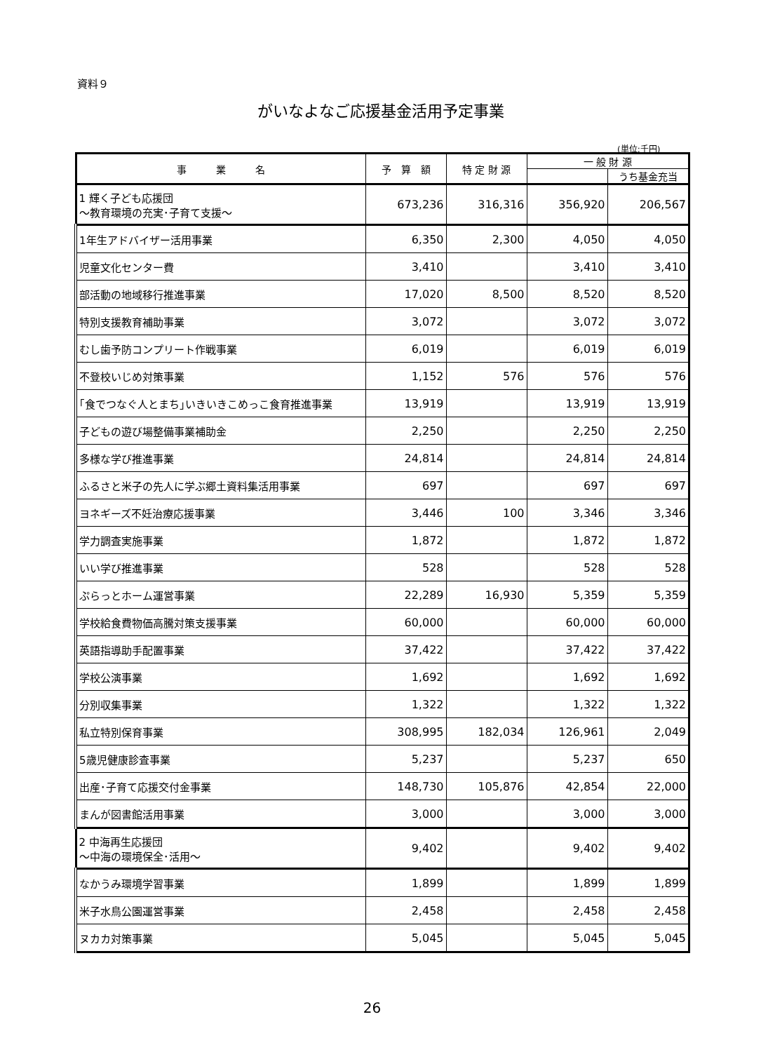資料９
がいなよなご応援基金活用予定事業
(単位:千円)
| 事 業 名 | 予 算 額 | 特 定 財 源 | 一 般 財 源 | |
| --- | --- | --- | --- | --- |
| | | | | うち基金充当 |
| 1 輝く子ども応援団 ～教育環境の充実･子育て支援～ | 673,236 | 316,316 | 356,920 | 206,567 |
| 1年生アドバイザー活用事業 | 6,350 | 2,300 | 4,050 | 4,050 |
| 児童文化センター費 | 3,410 | | 3,410 | 3,410 |
| 部活動の地域移行推進事業 | 17,020 | 8,500 | 8,520 | 8,520 |
| 特別支援教育補助事業 | 3,072 | | 3,072 | 3,072 |
| むし歯予防コンプリート作戦事業 | 6,019 | | 6,019 | 6,019 |
| 不登校いじめ対策事業 | 1,152 | 576 | 576 | 576 |
| ｢食でつなぐ人とまち｣いきいきこめっこ食育推進事業 | 13,919 | | 13,919 | 13,919 |
| 子どもの遊び場整備事業補助金 | 2,250 | | 2,250 | 2,250 |
| 多様な学び推進事業 | 24,814 | | 24,814 | 24,814 |
| ふるさと米子の先人に学ぶ郷土資料集活用事業 | 697 | | 697 | 697 |
| ヨネギーズ不妊治療応援事業 | 3,446 | 100 | 3,346 | 3,346 |
| 学力調査実施事業 | 1,872 | | 1,872 | 1,872 |
| いい学び推進事業 | 528 | | 528 | 528 |
| ぷらっとホーム運営事業 | 22,289 | 16,930 | 5,359 | 5,359 |
| 学校給食費物価高騰対策支援事業 | 60,000 | | 60,000 | 60,000 |
| 英語指導助手配置事業 | 37,422 | | 37,422 | 37,422 |
| 学校公演事業 | 1,692 | | 1,692 | 1,692 |
| 分別収集事業 | 1,322 | | 1,322 | 1,322 |
| 私立特別保育事業 | 308,995 | 182,034 | 126,961 | 2,049 |
| 5歳児健康診査事業 | 5,237 | | 5,237 | 650 |
| 出産･子育て応援交付金事業 | 148,730 | 105,876 | 42,854 | 22,000 |
| まんが図書館活用事業 | 3,000 | | 3,000 | 3,000 |
| 2 中海再生応援団 ～中海の環境保全･活用～ | 9,402 | | 9,402 | 9,402 |
| なかうみ環境学習事業 | 1,899 | | 1,899 | 1,899 |
| 米子水鳥公園運営事業 | 2,458 | | 2,458 | 2,458 |
| ヌカカ対策事業 | 5,045 | | 5,045 | 5,045 |
26